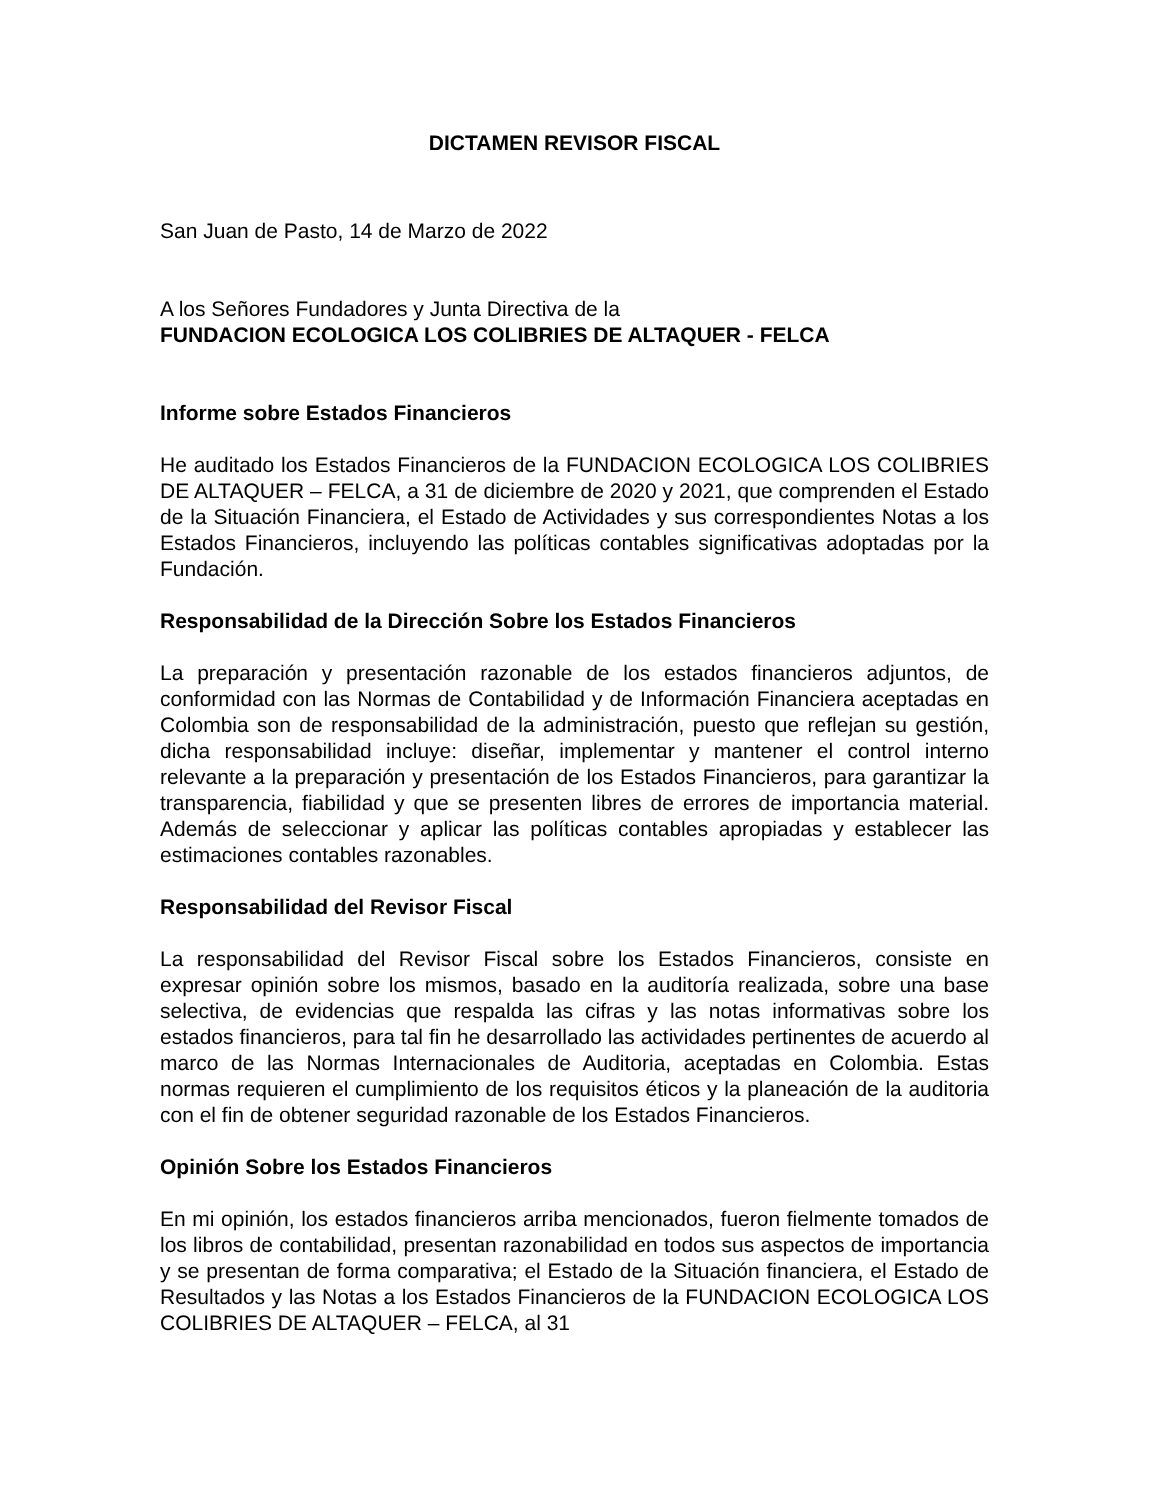DICTAMEN REVISOR FISCAL
San Juan de Pasto, 14 de Marzo de 2022
A los Señores Fundadores y Junta Directiva de la
FUNDACION ECOLOGICA LOS COLIBRIES DE ALTAQUER - FELCA
Informe sobre Estados Financieros
He auditado los Estados Financieros de la FUNDACION ECOLOGICA LOS COLIBRIES DE ALTAQUER – FELCA, a 31 de diciembre de 2020 y 2021, que comprenden el Estado de la Situación Financiera, el Estado de Actividades y sus correspondientes Notas a los Estados Financieros, incluyendo las políticas contables significativas adoptadas por la Fundación.
Responsabilidad de la Dirección Sobre los Estados Financieros
La preparación y presentación razonable de los estados financieros adjuntos, de conformidad con las Normas de Contabilidad y de Información Financiera aceptadas en Colombia son de responsabilidad de la administración, puesto que reflejan su gestión, dicha responsabilidad incluye: diseñar, implementar y mantener el control interno relevante a la preparación y presentación de los Estados Financieros, para garantizar la transparencia, fiabilidad y que se presenten libres de errores de importancia material. Además de seleccionar y aplicar las políticas contables apropiadas y establecer las estimaciones contables razonables.
Responsabilidad del Revisor Fiscal
La responsabilidad del Revisor Fiscal sobre los Estados Financieros, consiste en expresar opinión sobre los mismos, basado en la auditoría realizada, sobre una base selectiva, de evidencias que respalda las cifras y las notas informativas sobre los estados financieros, para tal fin he desarrollado las actividades pertinentes de acuerdo al marco de las Normas Internacionales de Auditoria, aceptadas en Colombia. Estas normas requieren el cumplimiento de los requisitos éticos y la planeación de la auditoria con el fin de obtener seguridad razonable de los Estados Financieros.
Opinión Sobre los Estados Financieros
En mi opinión, los estados financieros arriba mencionados, fueron fielmente tomados de los libros de contabilidad, presentan razonabilidad en todos sus aspectos de importancia y se presentan de forma comparativa; el Estado de la Situación financiera, el Estado de Resultados y las Notas a los Estados Financieros de la FUNDACION ECOLOGICA LOS COLIBRIES DE ALTAQUER – FELCA, al 31